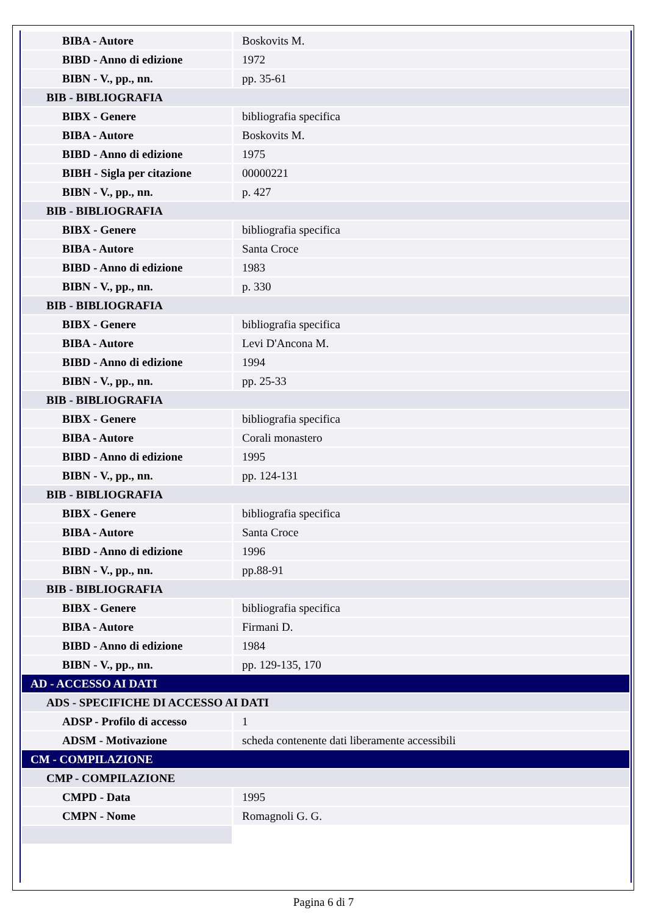| BIBA - Autore | Boskovits M. |
| BIBD - Anno di edizione | 1972 |
| BIBN - V., pp., nn. | pp. 35-61 |
| BIB - BIBLIOGRAFIA | |
| BIBX - Genere | bibliografia specifica |
| BIBA - Autore | Boskovits M. |
| BIBD - Anno di edizione | 1975 |
| BIBH - Sigla per citazione | 00000221 |
| BIBN - V., pp., nn. | p. 427 |
| BIB - BIBLIOGRAFIA | |
| BIBX - Genere | bibliografia specifica |
| BIBA - Autore | Santa Croce |
| BIBD - Anno di edizione | 1983 |
| BIBN - V., pp., nn. | p. 330 |
| BIB - BIBLIOGRAFIA | |
| BIBX - Genere | bibliografia specifica |
| BIBA - Autore | Levi D'Ancona M. |
| BIBD - Anno di edizione | 1994 |
| BIBN - V., pp., nn. | pp. 25-33 |
| BIB - BIBLIOGRAFIA | |
| BIBX - Genere | bibliografia specifica |
| BIBA - Autore | Corali monastero |
| BIBD - Anno di edizione | 1995 |
| BIBN - V., pp., nn. | pp. 124-131 |
| BIB - BIBLIOGRAFIA | |
| BIBX - Genere | bibliografia specifica |
| BIBA - Autore | Santa Croce |
| BIBD - Anno di edizione | 1996 |
| BIBN - V., pp., nn. | pp.88-91 |
| BIB - BIBLIOGRAFIA | |
| BIBX - Genere | bibliografia specifica |
| BIBA - Autore | Firmani D. |
| BIBD - Anno di edizione | 1984 |
| BIBN - V., pp., nn. | pp. 129-135, 170 |
| AD - ACCESSO AI DATI | |
| ADS - SPECIFICHE DI ACCESSO AI DATI | |
| ADSP - Profilo di accesso | 1 |
| ADSM - Motivazione | scheda contenente dati liberamente accessibili |
| CM - COMPILAZIONE | |
| CMP - COMPILAZIONE | |
| CMPD - Data | 1995 |
| CMPN - Nome | Romagnoli G. G. |
Pagina 6 di 7